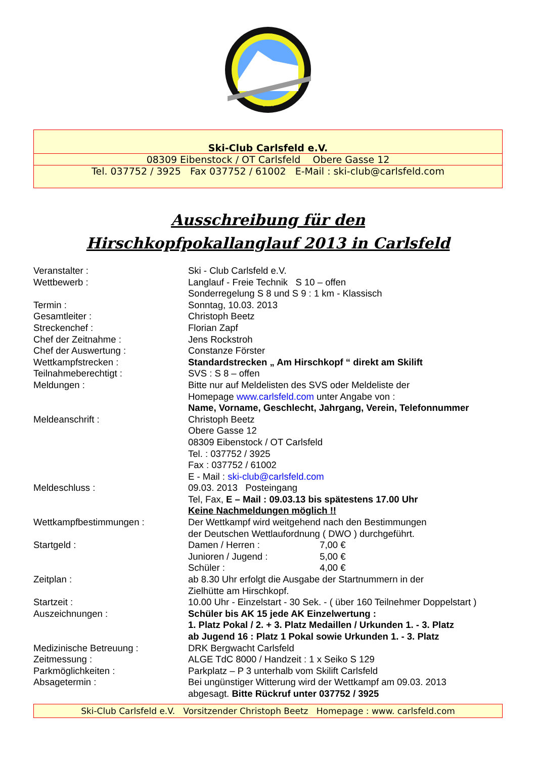e.V.
Ski-Club Carlsfeld e.V.
08309 Eibenstock / OT Carlsfeld Obere Gasse 12
Tel. 037752 / 3925 Fax 037752 / 61002 E-Mail : ski-club@carlsfeld.com
Ausschreibung für den
Hirschkopfpokallanglauf 2013 in Carlsfeld
| Veranstalter : | Ski - Club Carlsfeld e.V. |
| Wettbewerb : | Langlauf - Freie Technik S 10 – offen Sonderregelung S 8 und S 9 : 1 km - Klassisch |
| Termin : | Sonntag, 10.03. 2013 |
| Gesamtleiter : | Christoph Beetz |
| Streckenchef : | Florian Zapf |
| Chef der Zeitnahme : | Jens Rockstroh |
| Chef der Auswertung : | Constanze Förster |
| Wettkampfstrecken : | Standardstrecken „ Am Hirschkopf “ direkt am Skilift |
| Teilnahmeberechtigt : | SVS : S 8 – offen |
| Meldungen : | Bitte nur auf Meldelisten des SVS oder Meldeliste der Homepage www.carlsfeld.com unter Angabe von : Name, Vorname, Geschlecht, Jahrgang, Verein, Telefonnummer |
| Meldeanschrift : | Christoph Beetz Obere Gasse 12 08309 Eibenstock / OT Carlsfeld Tel. : 037752 / 3925 Fax : 037752 / 61002 E - Mail : ski-club@carlsfeld.com |
| Meldeschluss : | 09.03. 2013 Posteingang Tel, Fax, E – Mail : 09.03.13 bis spätestens 17.00 Uhr Keine Nachmeldungen möglich !! |
| Wettkampfbestimmungen : | Der Wettkampf wird weitgehend nach den Bestimmungen der Deutschen Wettlaufordnung ( DWO ) durchgeführt. |
| Startgeld : | Damen / Herren : 7,00 € Junioren / Jugend : 5,00 € Schüler : 4,00 € |
| Zeitplan : | ab 8.30 Uhr erfolgt die Ausgabe der Startnummern in der Zielhütte am Hirschkopf. |
| Startzeit : | 10.00 Uhr - Einzelstart - 30 Sek. - ( über 160 Teilnehmer Doppelstart ) |
| Auszeichnungen : | Schüler bis AK 15 jede AK Einzelwertung : 1. Platz Pokal / 2. + 3. Platz Medaillen / Urkunden 1. - 3. Platz ab Jugend 16 : Platz 1 Pokal sowie Urkunden 1. - 3. Platz |
| Medizinische Betreuung : | DRK Bergwacht Carlsfeld |
| Zeitmessung : | ALGE TdC 8000 / Handzeit : 1 x Seiko S 129 |
| Parkmöglichkeiten : | Parkplatz – P 3 unterhalb vom Skilift Carlsfeld |
| Absagetermin : | Bei ungünstiger Witterung wird der Wettkampf am 09.03. 2013 abgesagt. Bitte Rückruf unter 037752 / 3925 |
Ski-Club Carlsfeld e.V. Vorsitzender Christoph Beetz Homepage : www. carlsfeld.com